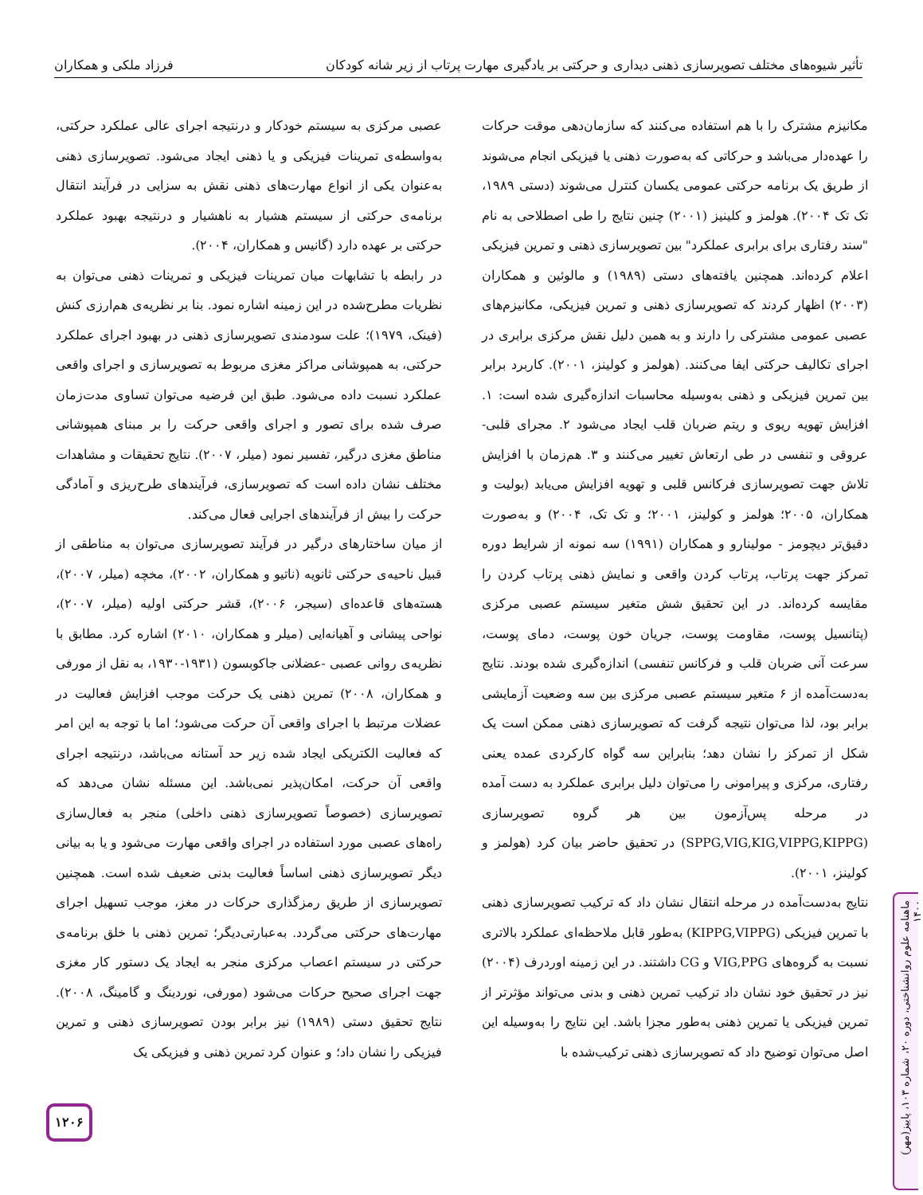تأثیر شیوه‌های مختلف تصویرسازی ذهنی دیداری و حرکتی بر یادگیری مهارت پرتاب از زیر شانه کودکان فرزاد ملکی و همکاران
عصبی مرکزی به سیستم خودکار و درنتیجه اجرای عالی عملکرد حرکتی، به‌واسطه‌ی تمرینات فیزیکی و یا ذهنی ایجاد می‌شود. تصویرسازی ذهنی به‌عنوان یکی از انواع مهارت‌های ذهنی نقش به سزایی در فرآیند انتقال برنامه‌ی حرکتی از سیستم هشیار به ناهشیار و درنتیجه بهبود عملکرد حرکتی بر عهده دارد (گانیس و همکاران، ۲۰۰۴).
در رابطه با تشابهات میان تمرینات فیزیکی و تمرینات ذهنی می‌توان به نظریات مطرح‌شده در این زمینه اشاره نمود. بنا بر نظریه‌ی هم‌ارزی کنش (فینک، ۱۹۷۹)؛ علت سودمندی تصویرسازی ذهنی در بهبود اجرای عملکرد حرکتی، به همپوشانی مراکز مغزی مربوط به تصویرسازی و اجرای واقعی عملکرد نسبت داده می‌شود. طبق این فرضیه می‌توان تساوی مدت‌زمان صرف شده برای تصور و اجرای واقعی حرکت را بر مبنای همپوشانی مناطق مغزی درگیر، تفسیر نمود (میلر، ۲۰۰۷). نتایج تحقیقات و مشاهدات مختلف نشان داده است که تصویرسازی، فرآیندهای طرح‌ریزی و آمادگی حرکت را بیش از فرآیندهای اجرایی فعال می‌کند.
از میان ساختارهای درگیر در فرآیند تصویرسازی می‌توان به مناطقی از قبیل ناحیه‌ی حرکتی ثانویه (ناتیو و همکاران، ۲۰۰۲)، مخچه (میلر، ۲۰۰۷)، هسته‌های قاعده‌ای (سیجر، ۲۰۰۶)، قشر حرکتی اولیه (میلر، ۲۰۰۷)، نواحی پیشانی و آهیانه‌ایی (میلر و همکاران، ۲۰۱۰) اشاره کرد. مطابق با نظریه‌ی روانی عصبی -عضلانی جاکوبسون (۱۹۳۱-۱۹۳۰، به نقل از مورفی و همکاران، ۲۰۰۸) تمرین ذهنی یک حرکت موجب افزایش فعالیت در عضلات مرتبط با اجرای واقعی آن حرکت می‌شود؛ اما با توجه به این امر که فعالیت الکتریکی ایجاد شده زیر حد آستانه می‌باشد، درنتیجه اجرای واقعی آن حرکت، امکان‌پذیر نمی‌باشد. این مسئله نشان می‌دهد که تصویرسازی (خصوصاً تصویرسازی ذهنی داخلی) منجر به فعال‌سازی راه‌های عصبی مورد استفاده در اجرای واقعی مهارت می‌شود و یا به بیانی دیگر تصویرسازی ذهنی اساساً فعالیت بدنی ضعیف شده است. همچنین تصویرسازی از طریق رمزگذاری حرکات در مغز، موجب تسهیل اجرای مهارت‌های حرکتی می‌گردد. به‌عبارتی‌دیگر؛ تمرین ذهنی با خلق برنامه‌ی حرکتی در سیستم اعصاب مرکزی منجر به ایجاد یک دستور کار مغزی جهت اجرای صحیح حرکات می‌شود (مورفی، نوردینگ و گامینگ، ۲۰۰۸). نتایج تحقیق دستی (۱۹۸۹) نیز برابر بودن تصویرسازی ذهنی و تمرین فیزیکی را نشان داد؛ و عنوان کرد تمرین ذهنی و فیزیکی یک
مکانیزم مشترک را با هم استفاده می‌کنند که سازمان‌دهی موقت حرکات را عهده‌دار می‌باشد و حرکاتی که به‌صورت ذهنی یا فیزیکی انجام می‌شوند از طریق یک برنامه حرکتی عمومی یکسان کنترل می‌شوند (دستی ۱۹۸۹، تک تک ۲۰۰۴). هولمز و کلینیز (۲۰۰۱) چنین نتایج را طی اصطلاحی به نام "سند رفتاری برای برابری عملکرد" بین تصویرسازی ذهنی و تمرین فیزیکی اعلام کرده‌اند. همچنین یافته‌های دستی (۱۹۸۹) و مالوئین و همکاران (۲۰۰۳) اظهار کردند که تصویرسازی ذهنی و تمرین فیزیکی، مکانیزم‌های عصبی عمومی مشترکی را دارند و به همین دلیل نقش مرکزی برابری در اجرای تکالیف حرکتی ایفا می‌کنند. (هولمز و کولینز، ۲۰۰۱). کاربرد برابر بین تمرین فیزیکی و ذهنی به‌وسیله محاسبات اندازه‌گیری شده است: ۱. افزایش تهویه ریوی و ریتم ضربان قلب ایجاد می‌شود ۲. مجرای قلبی- عروقی و تنفسی در طی ارتعاش تغییر می‌کنند و ۳. هم‌زمان با افزایش تلاش جهت تصویرسازی فرکانس قلبی و تهویه افزایش می‌یابد (بولیت و همکاران، ۲۰۰۵؛ هولمز و کولینز، ۲۰۰۱؛ و تک تک، ۲۰۰۴) و به‌صورت دقیق‌تر دیچومز - مولینارو و همکاران (۱۹۹۱) سه نمونه از شرایط دوره تمرکز جهت پرتاب، پرتاب کردن واقعی و نمایش ذهنی پرتاب کردن را مقایسه کرده‌اند. در این تحقیق شش متغیر سیستم عصبی مرکزی (پتانسیل پوست، مقاومت پوست، جریان خون پوست، دمای پوست، سرعت آنی ضربان قلب و فرکانس تنفسی) اندازه‌گیری شده بودند. نتایج به‌دست‌آمده از ۶ متغیر سیستم عصبی مرکزی بین سه وضعیت آزمایشی برابر بود، لذا می‌توان نتیجه گرفت که تصویرسازی ذهنی ممکن است یک شکل از تمرکز را نشان دهد؛ بنابراین سه گواه کارکردی عمده یعنی رفتاری، مرکزی و پیرامونی را می‌توان دلیل برابری عملکرد به دست آمده در مرحله پس‌آزمون بین هر گروه تصویرسازی (SPPG,VIG,KIG,VIPPG,KIPPG) در تحقیق حاضر بیان کرد (هولمز و کولینز، ۲۰۰۱).
نتایج به‌دست‌آمده در مرحله انتقال نشان داد که ترکیب تصویرسازی ذهنی با تمرین فیزیکی (KIPPG,VIPPG) به‌طور قابل ملاحظه‌ای عملکرد بالاتری نسبت به گروه‌های VIG,PPG و CG داشتند. در این زمینه اوردرف (۲۰۰۴) نیز در تحقیق خود نشان داد ترکیب تمرین ذهنی و بدنی می‌تواند مؤثرتر از تمرین فیزیکی یا تمرین ذهنی به‌طور مجزا باشد. این نتایج را به‌وسیله این اصل می‌توان توضیح داد که تصویرسازی ذهنی ترکیب‌شده با
۱۲۰۶
ماهنامه علوم روانشناختی، دوره ۲۰، شماره ۱۰۳، پاییز(مهر) ۱۴۰۰